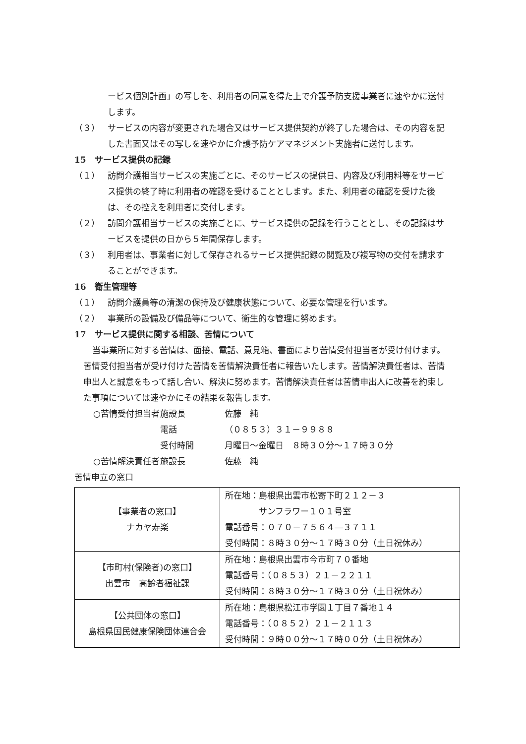ービス個別計画」の写しを、利用者の同意を得た上で介護予防支援事業者に速やかに送付します。
（３） サービスの内容が変更された場合又はサービス提供契約が終了した場合は、その内容を記した書面又はその写しを速やかに介護予防ケアマネジメント実施者に送付します。
15　サービス提供の記録
（１） 訪問介護相当サービスの実施ごとに、そのサービスの提供日、内容及び利用料等をサービス提供の終了時に利用者の確認を受けることとします。また、利用者の確認を受けた後は、その控えを利用者に交付します。
（２） 訪問介護相当サービスの実施ごとに、サービス提供の記録を行うこととし、その記録はサービスを提供の日から５年間保存します。
（３） 利用者は、事業者に対して保存されるサービス提供記録の閲覧及び複写物の交付を請求することができます。
16　衛生管理等
（１） 訪問介護員等の清潔の保持及び健康状態について、必要な管理を行います。
（２） 事業所の設備及び備品等について、衛生的な管理に努めます。
17　サービス提供に関する相談、苦情について
当事業所に対する苦情は、面接、電話、意見箱、書面により苦情受付担当者が受け付けます。苦情受付担当者が受け付けた苦情を苦情解決責任者に報告いたします。苦情解決責任者は、苦情申出人と誠意をもって話し合い、解決に努めます。苦情解決責任者は苦情申出人に改善を約束した事項については速やかにその結果を報告します。
○苦情受付担当者 施設長 佐藤　純
電話 （０８５３）３１－９９８８
受付時間 月曜日～金曜日　８時３０分～１７時３０分
○苦情解決責任者 施設長 佐藤　純
苦情申立の窓口
| 【事業者の窓口】 ナカヤ寿楽 | 所在地：島根県出雲市松寄下町２１２－３ サンフラワー１０１号室 電話番号：０７０－７５６４―３７１１ 受付時間：８時３０分～１７時３０分（土日祝休み） |
| 【市町村(保険者)の窓口】 出雲市 高齢者福祉課 | 所在地：島根県出雲市今市町７０番地 電話番号：（０８５３）２１－２２１１ 受付時間：８時３０分～１７時３０分（土日祝休み） |
| 【公共団体の窓口】 島根県国民健康保険団体連合会 | 所在地：島根県松江市学園１丁目７番地１４ 電話番号：（０８５２）２１－２１１３ 受付時間：９時００分～１７時００分（土日祝休み） |